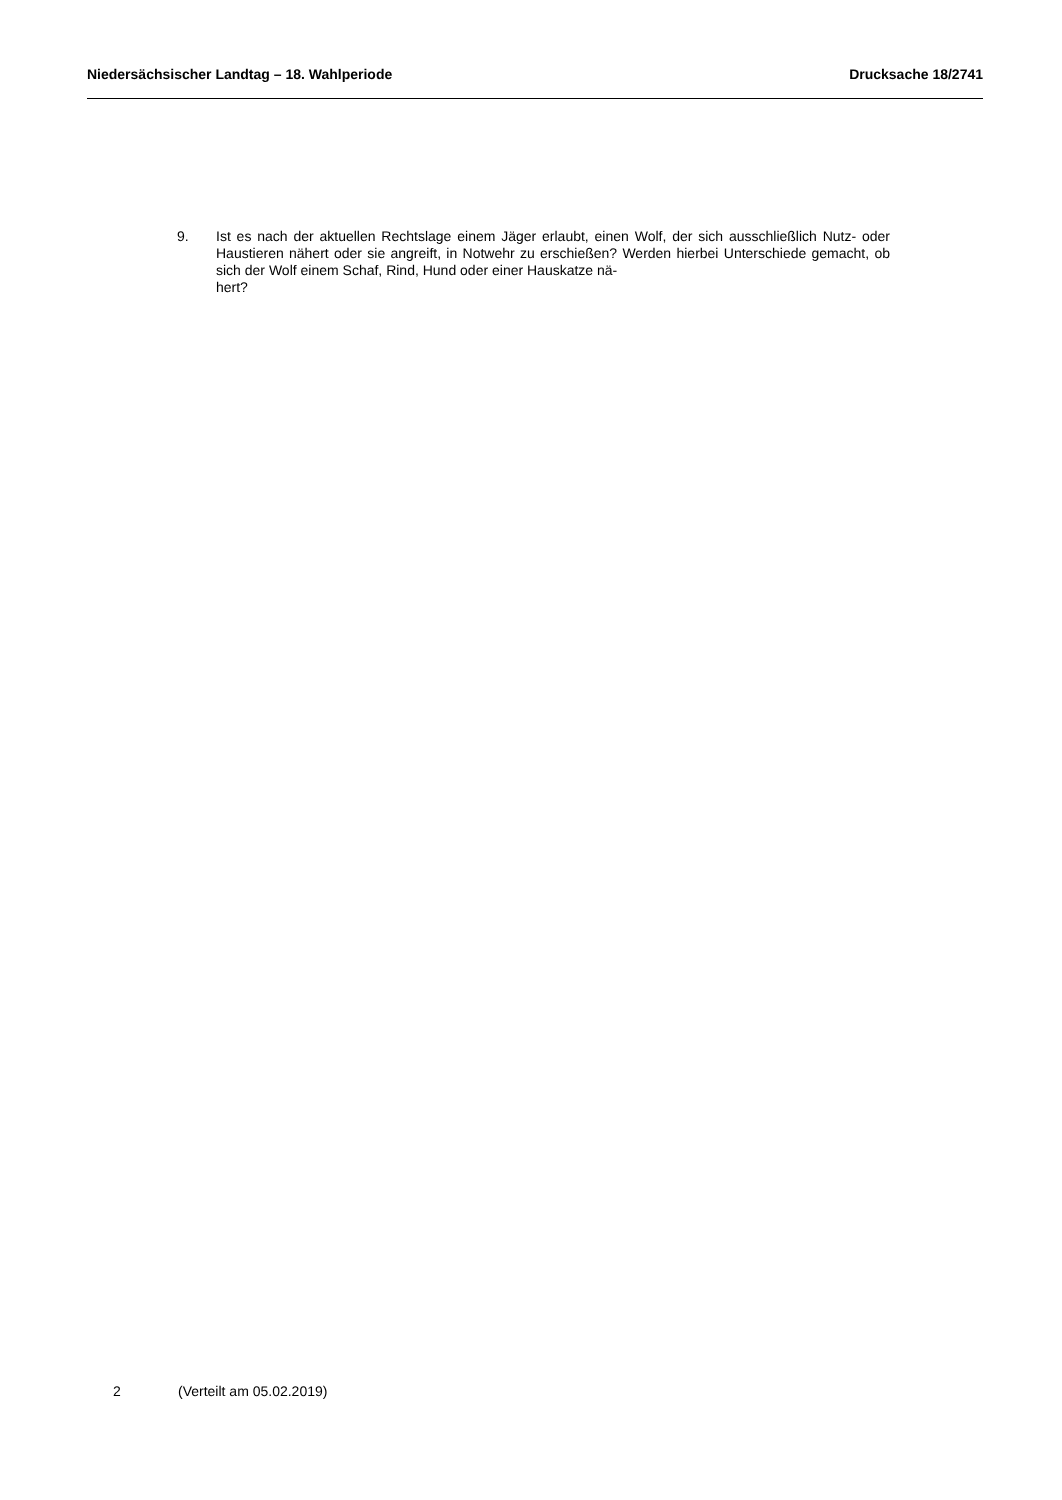Niedersächsischer Landtag – 18. Wahlperiode Drucksache 18/2741
9. Ist es nach der aktuellen Rechtslage einem Jäger erlaubt, einen Wolf, der sich ausschließlich Nutz- oder Haustieren nähert oder sie angreift, in Notwehr zu erschießen? Werden hierbei Unterschiede gemacht, ob sich der Wolf einem Schaf, Rind, Hund oder einer Hauskatze nä-
hert?
2 (Verteilt am 05.02.2019)